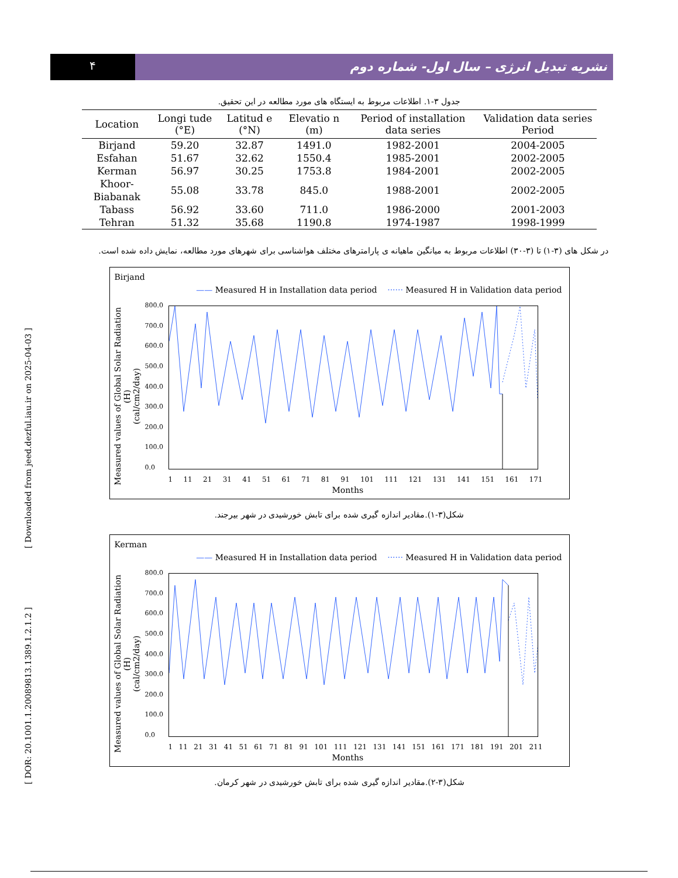۴
نشریه تبدیل انرژی – سال اول- شماره دوم
[ DOR: 20.1001.1.20089813.1389.1.2.1.2 ] [ Downloaded from jeed.dezful.iau.ir on 2025-04-03 ]
جدول ۳-۱. اطلاعات مربوط به ایستگاه های مورد مطالعه در این تحقیق.
| Location | Longi tude (°E) | Latitud e (°N) | Elevatio n (m) | Period of installation data series | Validation data series Period |
| --- | --- | --- | --- | --- | --- |
| Birjand | 59.20 | 32.87 | 1491.0 | 1982-2001 | 2004-2005 |
| Esfahan | 51.67 | 32.62 | 1550.4 | 1985-2001 | 2002-2005 |
| Kerman | 56.97 | 30.25 | 1753.8 | 1984-2001 | 2002-2005 |
| Khoor-Biabanak | 55.08 | 33.78 | 845.0 | 1988-2001 | 2002-2005 |
| Tabass | 56.92 | 33.60 | 711.0 | 1986-2000 | 2001-2003 |
| Tehran | 51.32 | 35.68 | 1190.8 | 1974-1987 | 1998-1999 |
در شکل های (۳-۱) تا (۳-۳۰) اطلاعات مربوط به میانگین ماهیانه ی پارامترهای مختلف هواشناسی برای شهرهای مورد مطالعه، نمایش داده شده است.
Birjand
—— Measured H in Installation data period ······ Measured H in Validation data period
Measured values of Global Solar Radiation (H)
(cal/cm2/day)
800.0
700.0
600.0
500.0
400.0
300.0
200.0
100.0
0.0
1 11 21 31 41 51 61 71 81 91 101 111 121 131 141 151 161 171
Months
شکل(۳-۱).مقادیر اندازه گیری شده برای تابش خورشیدی در شهر بیرجند.
Kerman
—— Measured H in Installation data period ······ Measured H in Validation data period
Measured values of Global Solar Radiation (H)
(cal/cm2/day)
800.0
700.0
600.0
500.0
400.0
300.0
200.0
100.0
0.0
1 11 21 31 41 51 61 71 81 91 101 111 121 131 141 151 161 171 181 191 201 211
Months
شکل(۳-۲).مقادیر اندازه گیری شده برای تابش خورشیدی در شهر کرمان.